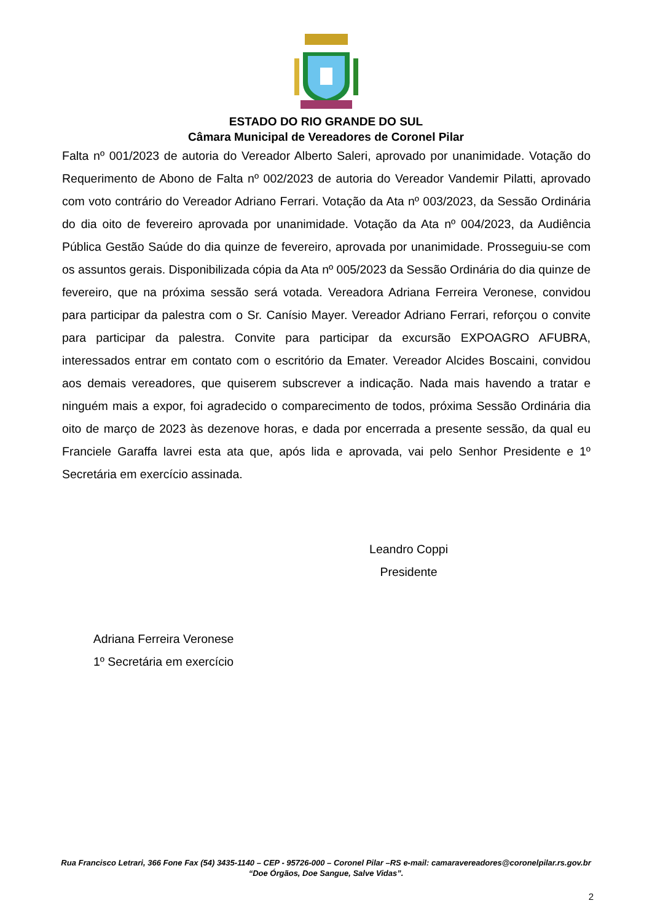ESTADO DO RIO GRANDE DO SUL
Câmara Municipal de Vereadores de Coronel Pilar
Falta nº 001/2023 de autoria do Vereador Alberto Saleri, aprovado por unanimidade. Votação do Requerimento de Abono de Falta nº 002/2023 de autoria do Vereador Vandemir Pilatti, aprovado com voto contrário do Vereador Adriano Ferrari. Votação da Ata nº 003/2023, da Sessão Ordinária do dia oito de fevereiro aprovada por unanimidade. Votação da Ata nº 004/2023, da Audiência Pública Gestão Saúde do dia quinze de fevereiro, aprovada por unanimidade. Prosseguiu-se com os assuntos gerais. Disponibilizada cópia da Ata nº 005/2023 da Sessão Ordinária do dia quinze de fevereiro, que na próxima sessão será votada. Vereadora Adriana Ferreira Veronese, convidou para participar da palestra com o Sr. Canísio Mayer. Vereador Adriano Ferrari, reforçou o convite para participar da palestra. Convite para participar da excursão EXPOAGRO AFUBRA, interessados entrar em contato com o escritório da Emater. Vereador Alcides Boscaini, convidou aos demais vereadores, que quiserem subscrever a indicação. Nada mais havendo a tratar e ninguém mais a expor, foi agradecido o comparecimento de todos, próxima Sessão Ordinária dia oito de março de 2023 às dezenove horas, e dada por encerrada a presente sessão, da qual eu Franciele Garaffa lavrei esta ata que, após lida e aprovada, vai pelo Senhor Presidente e 1º Secretária em exercício assinada.
Leandro Coppi
Presidente
Adriana Ferreira Veronese
1º Secretária em exercício
Rua Francisco Letrari, 366 Fone Fax (54) 3435-1140 – CEP - 95726-000 – Coronel Pilar –RS e-mail: camaravereadores@coronelpilar.rs.gov.br
“Doe Órgãos, Doe Sangue, Salve Vidas”.
2